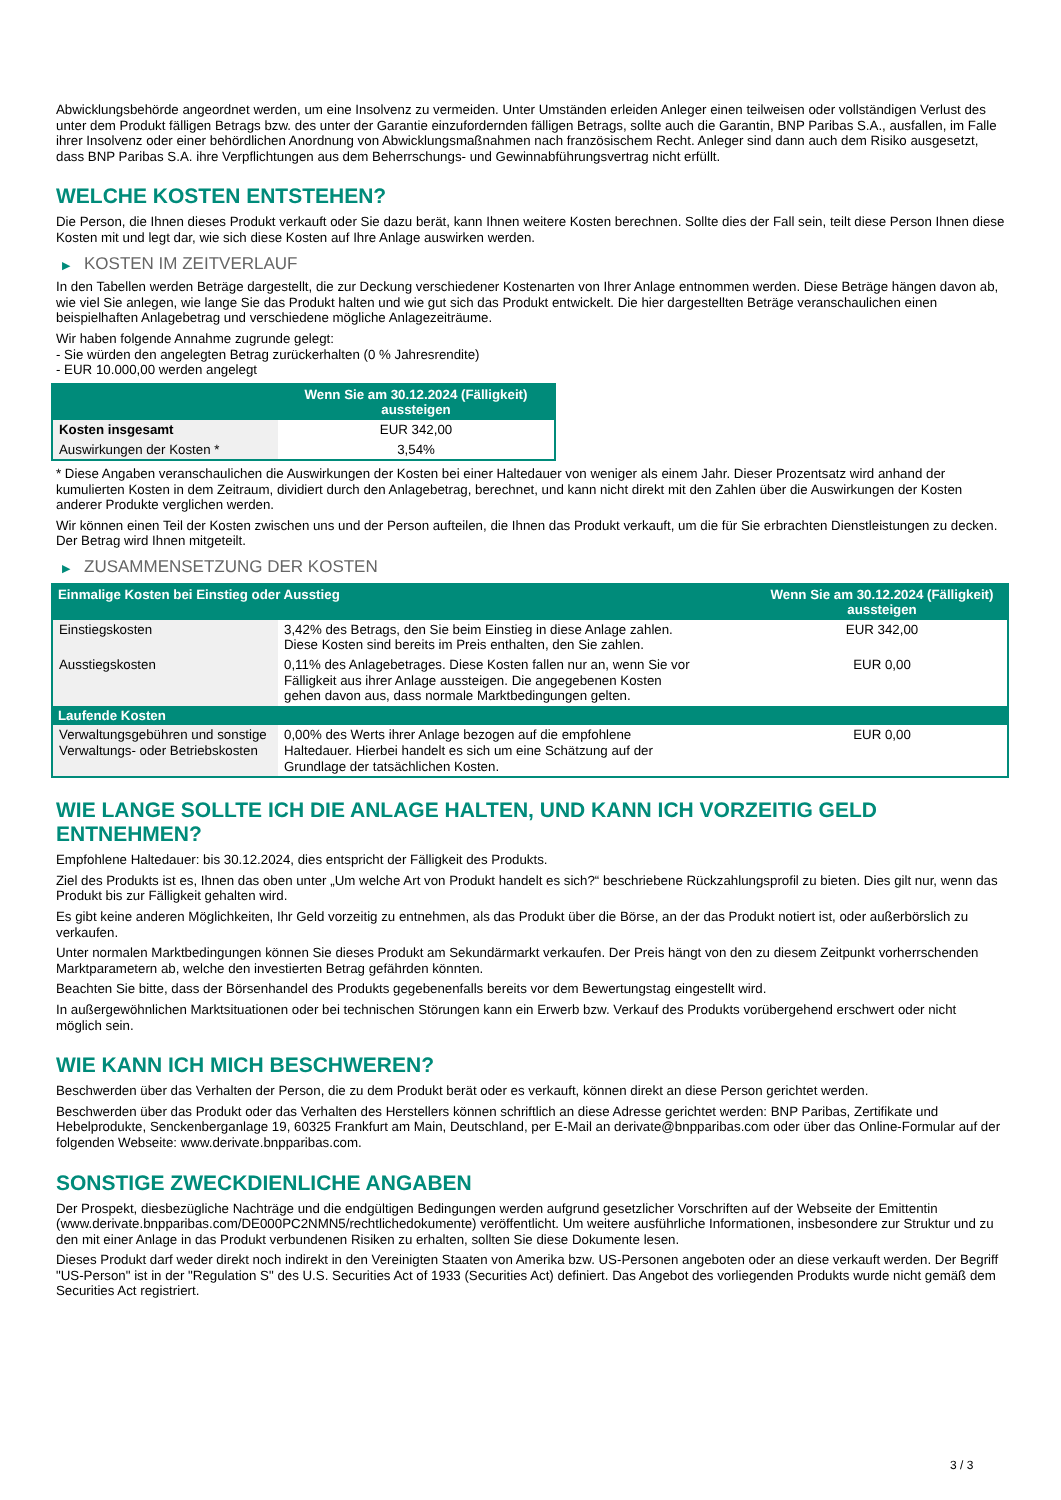Abwicklungsbehörde angeordnet werden, um eine Insolvenz zu vermeiden. Unter Umständen erleiden Anleger einen teilweisen oder vollständigen Verlust des unter dem Produkt fälligen Betrags bzw. des unter der Garantie einzufordernden fälligen Betrags, sollte auch die Garantin, BNP Paribas S.A., ausfallen, im Falle ihrer Insolvenz oder einer behördlichen Anordnung von Abwicklungsmaßnahmen nach französischem Recht. Anleger sind dann auch dem Risiko ausgesetzt, dass BNP Paribas S.A. ihre Verpflichtungen aus dem Beherrschungs- und Gewinnabführungsvertrag nicht erfüllt.
WELCHE KOSTEN ENTSTEHEN?
Die Person, die Ihnen dieses Produkt verkauft oder Sie dazu berät, kann Ihnen weitere Kosten berechnen. Sollte dies der Fall sein, teilt diese Person Ihnen diese Kosten mit und legt dar, wie sich diese Kosten auf Ihre Anlage auswirken werden.
▶ KOSTEN IM ZEITVERLAUF
In den Tabellen werden Beträge dargestellt, die zur Deckung verschiedener Kostenarten von Ihrer Anlage entnommen werden. Diese Beträge hängen davon ab, wie viel Sie anlegen, wie lange Sie das Produkt halten und wie gut sich das Produkt entwickelt. Die hier dargestellten Beträge veranschaulichen einen beispielhaften Anlagebetrag und verschiedene mögliche Anlagezeiträume.
Wir haben folgende Annahme zugrunde gelegt:
- Sie würden den angelegten Betrag zurückerhalten (0 % Jahresrendite)
- EUR 10.000,00 werden angelegt
| | Wenn Sie am 30.12.2024 (Fälligkeit) aussteigen |
| --- | --- |
| Kosten insgesamt | EUR 342,00 |
| Auswirkungen der Kosten * | 3,54% |
* Diese Angaben veranschaulichen die Auswirkungen der Kosten bei einer Haltedauer von weniger als einem Jahr. Dieser Prozentsatz wird anhand der kumulierten Kosten in dem Zeitraum, dividiert durch den Anlagebetrag, berechnet, und kann nicht direkt mit den Zahlen über die Auswirkungen der Kosten anderer Produkte verglichen werden.
Wir können einen Teil der Kosten zwischen uns und der Person aufteilen, die Ihnen das Produkt verkauft, um die für Sie erbrachten Dienstleistungen zu decken. Der Betrag wird Ihnen mitgeteilt.
▶ ZUSAMMENSETZUNG DER KOSTEN
| Einmalige Kosten bei Einstieg oder Ausstieg | | Wenn Sie am 30.12.2024 (Fälligkeit) aussteigen |
| --- | --- | --- |
| Einstiegskosten | 3,42% des Betrags, den Sie beim Einstieg in diese Anlage zahlen. Diese Kosten sind bereits im Preis enthalten, den Sie zahlen. | EUR 342,00 |
| Ausstiegskosten | 0,11% des Anlagebetrages. Diese Kosten fallen nur an, wenn Sie vor Fälligkeit aus ihrer Anlage aussteigen. Die angegebenen Kosten gehen davon aus, dass normale Marktbedingungen gelten. | EUR 0,00 |
| Laufende Kosten | | |
| Verwaltungsgebühren und sonstige Verwaltungs- oder Betriebskosten | 0,00% des Werts ihrer Anlage bezogen auf die empfohlene Haltedauer. Hierbei handelt es sich um eine Schätzung auf der Grundlage der tatsächlichen Kosten. | EUR 0,00 |
WIE LANGE SOLLTE ICH DIE ANLAGE HALTEN, UND KANN ICH VORZEITIG GELD ENTNEHMEN?
Empfohlene Haltedauer: bis 30.12.2024, dies entspricht der Fälligkeit des Produkts.
Ziel des Produkts ist es, Ihnen das oben unter „Um welche Art von Produkt handelt es sich?“ beschriebene Rückzahlungsprofil zu bieten. Dies gilt nur, wenn das Produkt bis zur Fälligkeit gehalten wird.
Es gibt keine anderen Möglichkeiten, Ihr Geld vorzeitig zu entnehmen, als das Produkt über die Börse, an der das Produkt notiert ist, oder außerbörslich zu verkaufen.
Unter normalen Marktbedingungen können Sie dieses Produkt am Sekundärmarkt verkaufen. Der Preis hängt von den zu diesem Zeitpunkt vorherrschenden Marktparametern ab, welche den investierten Betrag gefährden könnten.
Beachten Sie bitte, dass der Börsenhandel des Produkts gegebenenfalls bereits vor dem Bewertungstag eingestellt wird.
In außergewöhnlichen Marktsituationen oder bei technischen Störungen kann ein Erwerb bzw. Verkauf des Produkts vorübergehend erschwert oder nicht möglich sein.
WIE KANN ICH MICH BESCHWEREN?
Beschwerden über das Verhalten der Person, die zu dem Produkt berät oder es verkauft, können direkt an diese Person gerichtet werden.
Beschwerden über das Produkt oder das Verhalten des Herstellers können schriftlich an diese Adresse gerichtet werden: BNP Paribas, Zertifikate und Hebelprodukte, Senckenberganlage 19, 60325 Frankfurt am Main, Deutschland, per E-Mail an derivate@bnpparibas.com oder über das Online-Formular auf der folgenden Webseite: www.derivate.bnpparibas.com.
SONSTIGE ZWECKDIENLICHE ANGABEN
Der Prospekt, diesbezügliche Nachträge und die endgültigen Bedingungen werden aufgrund gesetzlicher Vorschriften auf der Webseite der Emittentin (www.derivate.bnpparibas.com/DE000PC2NMN5/rechtlichedokumente) veröffentlicht. Um weitere ausführliche Informationen, insbesondere zur Struktur und zu den mit einer Anlage in das Produkt verbundenen Risiken zu erhalten, sollten Sie diese Dokumente lesen.
Dieses Produkt darf weder direkt noch indirekt in den Vereinigten Staaten von Amerika bzw. US-Personen angeboten oder an diese verkauft werden. Der Begriff "US-Person" ist in der "Regulation S" des U.S. Securities Act of 1933 (Securities Act) definiert. Das Angebot des vorliegenden Produkts wurde nicht gemäß dem Securities Act registriert.
3 / 3